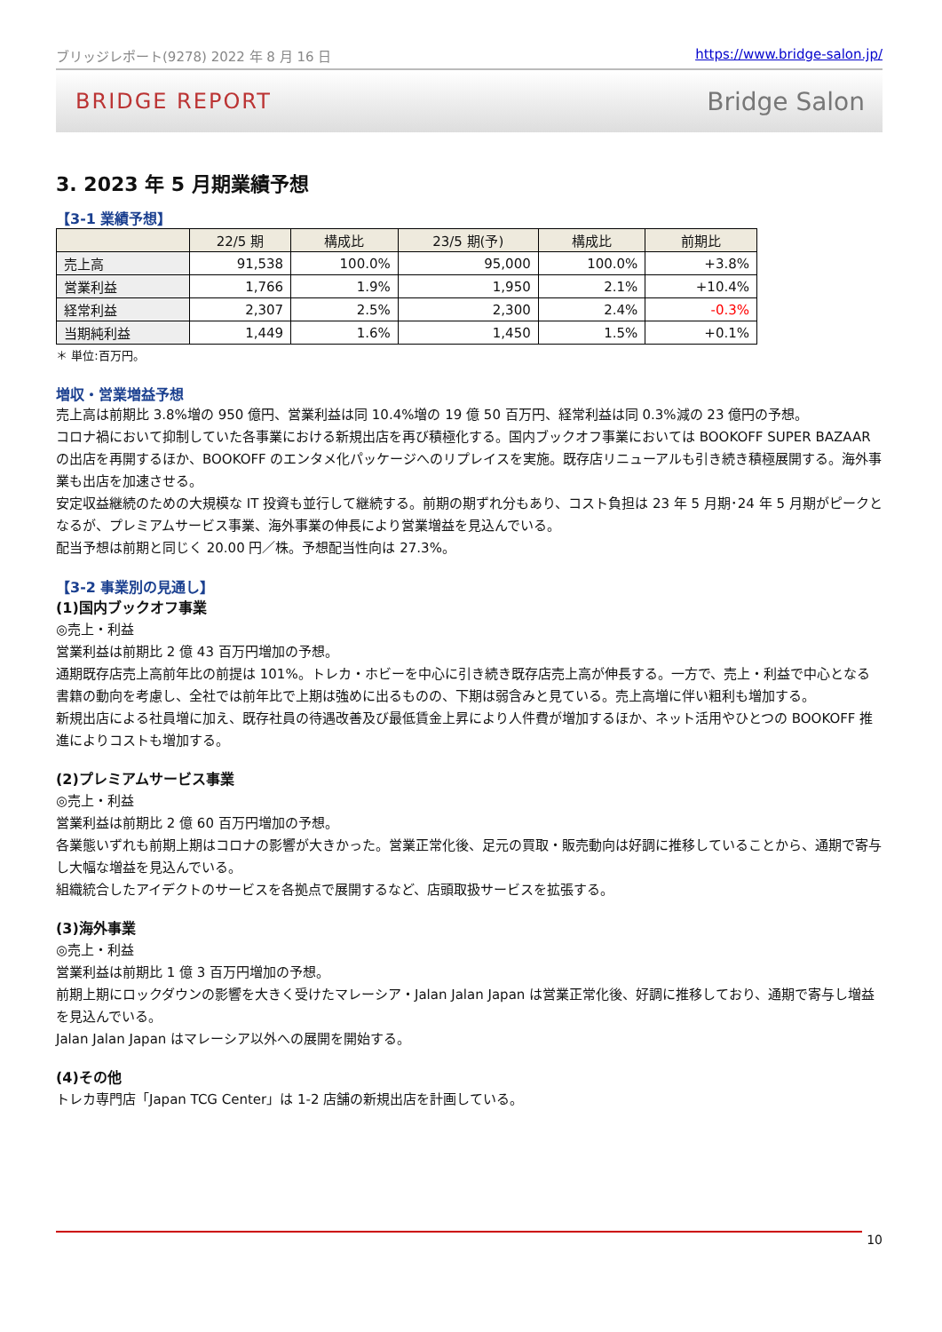ブリッジレポート(9278) 2022 年 8 月 16 日 https://www.bridge-salon.jp/
BRIDGE REPORT Bridge Salon
3. 2023 年 5 月期業績予想
【3-1 業績予想】
| | 22/5 期 | 構成比 | 23/5 期(予) | 構成比 | 前期比 |
| --- | --- | --- | --- | --- | --- |
| 売上高 | 91,538 | 100.0% | 95,000 | 100.0% | +3.8% |
| 営業利益 | 1,766 | 1.9% | 1,950 | 2.1% | +10.4% |
| 経常利益 | 2,307 | 2.5% | 2,300 | 2.4% | -0.3% |
| 当期純利益 | 1,449 | 1.6% | 1,450 | 1.5% | +0.1% |
＊ 単位:百万円。
増収・営業増益予想
売上高は前期比 3.8%増の 950 億円、営業利益は同 10.4%増の 19 億 50 百万円、経常利益は同 0.3%減の 23 億円の予想。
コロナ禍において抑制していた各事業における新規出店を再び積極化する。国内ブックオフ事業においては BOOKOFF SUPER BAZAAR の出店を再開するほか、BOOKOFF のエンタメ化パッケージへのリプレイスを実施。既存店リニューアルも引き続き積極展開する。海外事業も出店を加速させる。
安定収益継続のための大規模な IT 投資も並行して継続する。前期の期ずれ分もあり、コスト負担は 23 年 5 月期･24 年 5 月期がピークとなるが、プレミアムサービス事業、海外事業の伸長により営業増益を見込んでいる。
配当予想は前期と同じく 20.00 円／株。予想配当性向は 27.3%。
【3-2 事業別の見通し】
(1)国内ブックオフ事業
◎売上・利益
営業利益は前期比 2 億 43 百万円増加の予想。
通期既存店売上高前年比の前提は 101%。トレカ・ホビーを中心に引き続き既存店売上高が伸長する。一方で、売上・利益で中心となる書籍の動向を考慮し、全社では前年比で上期は強めに出るものの、下期は弱含みと見ている。売上高増に伴い粗利も増加する。
新規出店による社員増に加え、既存社員の待遇改善及び最低賃金上昇により人件費が増加するほか、ネット活用やひとつの BOOKOFF 推進によりコストも増加する。
(2)プレミアムサービス事業
◎売上・利益
営業利益は前期比 2 億 60 百万円増加の予想。
各業態いずれも前期上期はコロナの影響が大きかった。営業正常化後、足元の買取・販売動向は好調に推移していることから、通期で寄与し大幅な増益を見込んでいる。
組織統合したアイデクトのサービスを各拠点で展開するなど、店頭取扱サービスを拡張する。
(3)海外事業
◎売上・利益
営業利益は前期比 1 億 3 百万円増加の予想。
前期上期にロックダウンの影響を大きく受けたマレーシア・Jalan Jalan Japan は営業正常化後、好調に推移しており、通期で寄与し増益を見込んでいる。
Jalan Jalan Japan はマレーシア以外への展開を開始する。
(4)その他
トレカ専門店「Japan TCG Center」は 1-2 店舗の新規出店を計画している。
10